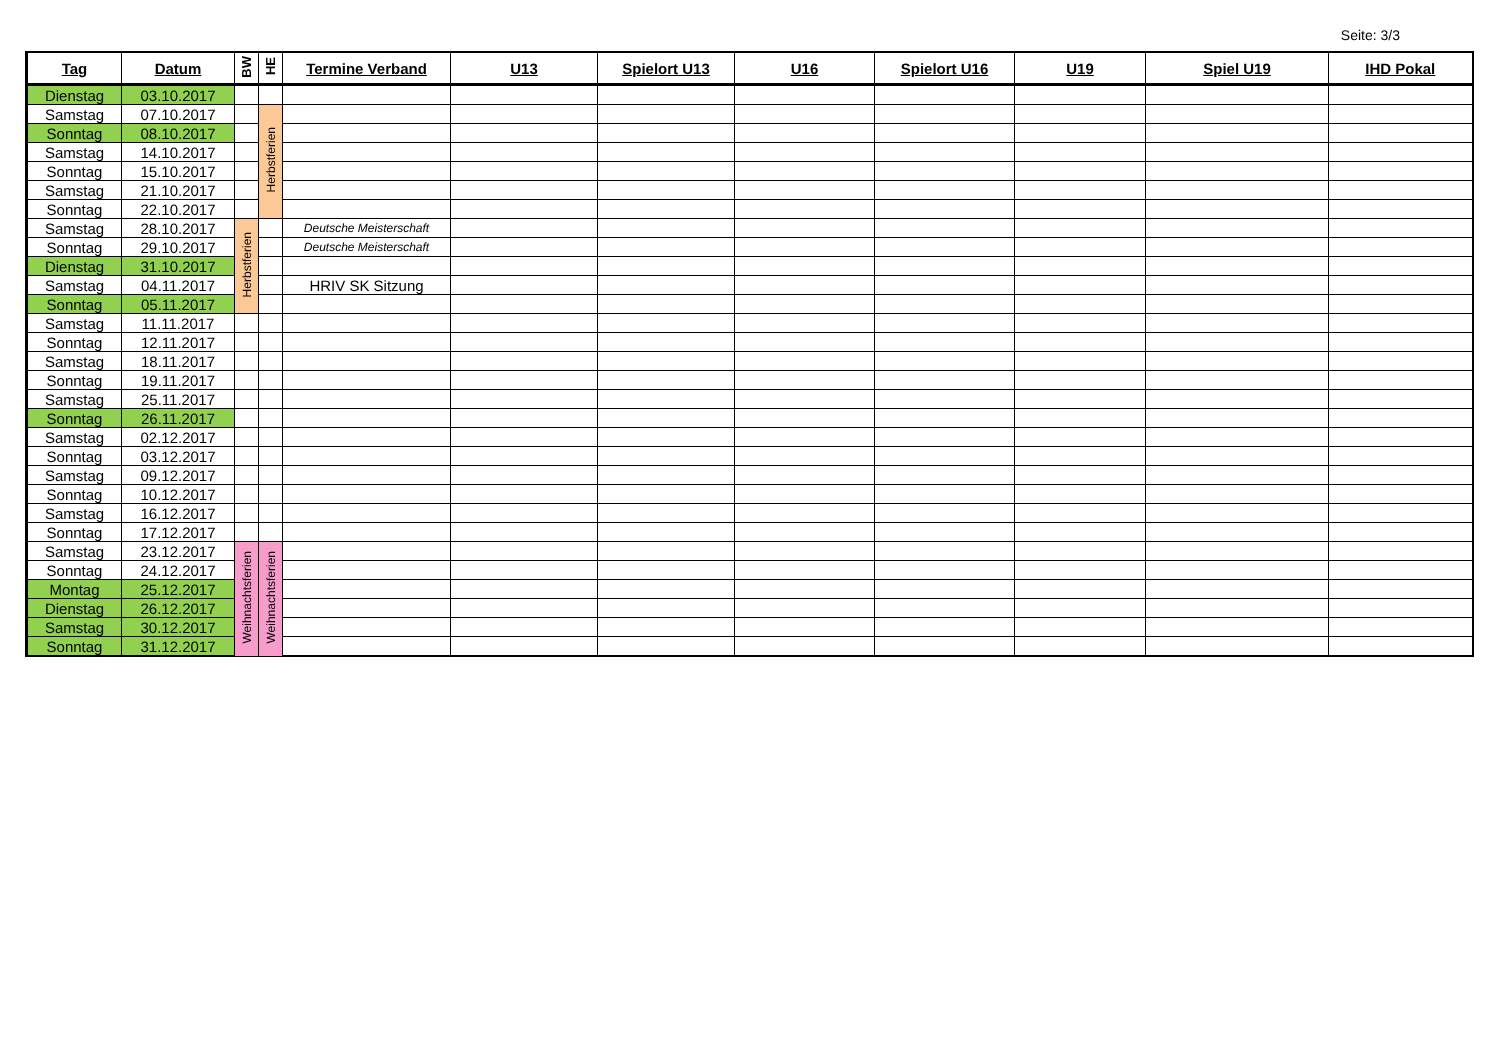Seite: 3/3
| Tag | Datum | BW | HE | Termine Verband | U13 | Spielort U13 | U16 | Spielort U16 | U19 | Spiel U19 | IHD Pokal |
| --- | --- | --- | --- | --- | --- | --- | --- | --- | --- | --- | --- |
| Dienstag | 03.10.2017 | | | | | | | | | | |
| Samstag | 07.10.2017 | | Herbstferien | | | | | | | | |
| Sonntag | 08.10.2017 | | | | | | | | | | |
| Samstag | 14.10.2017 | | | | | | | | | | |
| Sonntag | 15.10.2017 | | | | | | | | | | |
| Samstag | 21.10.2017 | | | | | | | | | | |
| Sonntag | 22.10.2017 | | | | | | | | | | |
| Samstag | 28.10.2017 | Herbstferien | | Deutsche Meisterschaft | | | | | | | |
| Sonntag | 29.10.2017 | | | Deutsche Meisterschaft | | | | | | | |
| Dienstag | 31.10.2017 | | | | | | | | | | |
| Samstag | 04.11.2017 | | | HRIV SK Sitzung | | | | | | | |
| Sonntag | 05.11.2017 | | | | | | | | | | |
| Samstag | 11.11.2017 | | | | | | | | | | |
| Sonntag | 12.11.2017 | | | | | | | | | | |
| Samstag | 18.11.2017 | | | | | | | | | | |
| Sonntag | 19.11.2017 | | | | | | | | | | |
| Samstag | 25.11.2017 | | | | | | | | | | |
| Sonntag | 26.11.2017 | | | | | | | | | | |
| Samstag | 02.12.2017 | | | | | | | | | | |
| Sonntag | 03.12.2017 | | | | | | | | | | |
| Samstag | 09.12.2017 | | | | | | | | | | |
| Sonntag | 10.12.2017 | | | | | | | | | | |
| Samstag | 16.12.2017 | | | | | | | | | | |
| Sonntag | 17.12.2017 | | | | | | | | | | |
| Samstag | 23.12.2017 | Weihnachtsferien | Weihnachtsferien | | | | | | | | |
| Sonntag | 24.12.2017 | | | | | | | | | | |
| Montag | 25.12.2017 | | | | | | | | | | |
| Dienstag | 26.12.2017 | | | | | | | | | | |
| Samstag | 30.12.2017 | | | | | | | | | | |
| Sonntag | 31.12.2017 | | | | | | | | | | |